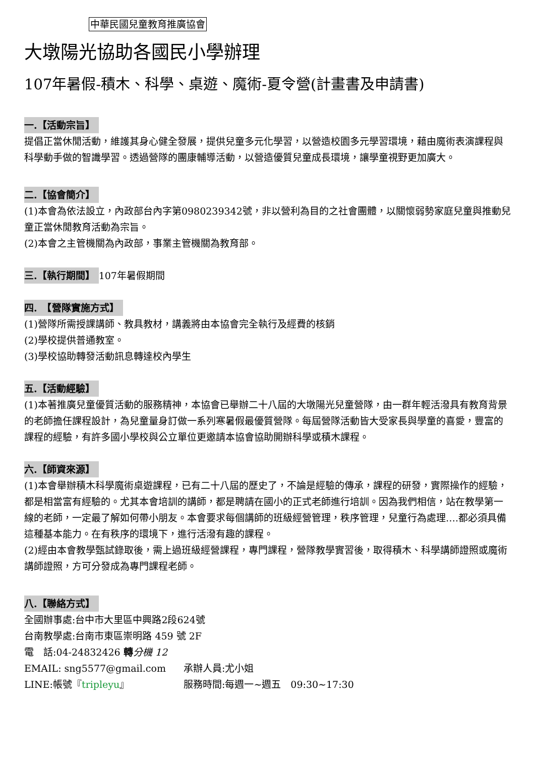中華民國兒童教育推廣協會
大墩陽光協助各國民小學辦理
107年暑假-積木、科學、桌遊、魔術-夏令營(計畫書及申請書)
一.【活動宗旨】
提倡正當休閒活動，維護其身心健全發展，提供兒童多元化學習，以營造校園多元學習環境，藉由魔術表演課程與科學動手做的智識學習。透過營隊的團康輔導活動，以營造優質兒童成長環境，讓學童視野更加廣大。
二.【協會簡介】
(1)本會為依法設立，內政部台內字第0980239342號，非以營利為目的之社會團體，以關懷弱勢家庭兒童與推動兒童正當休閒教育活動為宗旨。
(2)本會之主管機關為內政部，事業主管機關為教育部。
三.【執行期間】 107年暑假期間
四.　【營隊實施方式】
(1)營隊所需授課講師、教具教材，講義將由本協會完全執行及經費的核銷
(2)學校提供普通教室。
(3)學校協助轉發活動訊息轉達校內學生
五.【活動經驗】
(1)本著推廣兒童優質活動的服務精神，本協會已舉辦二十八屆的大墩陽光兒童營隊，由一群年輕活潑具有教育背景的老師擔任課程設計，為兒童量身訂做一系列寒暑假最優質營隊。每屆營隊活動皆大受家長與學童的喜愛，豐富的課程的經驗，有許多國小學校與公立單位更邀請本協會協助開辦科學或積木課程。
六.【師資來源】
(1)本會舉辦積木科學魔術桌遊課程，已有二十八屆的歷史了，不論是經驗的傳承，課程的研發，實際操作的經驗，都是相當富有經驗的。尤其本會培訓的講師，都是聘請在國小的正式老師進行培訓。因為我們相信，站在教學第一線的老師，一定最了解如何帶小朋友。本會要求每個講師的班級經營管理，秩序管理，兒童行為處理….都必須具備這種基本能力。在有秩序的環境下，進行活潑有趣的課程。
(2)經由本會教學甄試錄取後，需上過班級經營課程，專門課程，營隊教學實習後，取得積木、科學講師證照或魔術講師證照，方可分發成為專門課程老師。
八.【聯絡方式】
全國辦事處:台中市大里區中興路2段624號
台南教學處:台南市東區崇明路 459 號 2F
電　話:04-24832426 轉分機 12
EMAIL: sng5577@gmail.com 承辦人員:尤小姐
LINE:帳號『tripleyu』 服務時間:每週一~週五　09:30~17:30